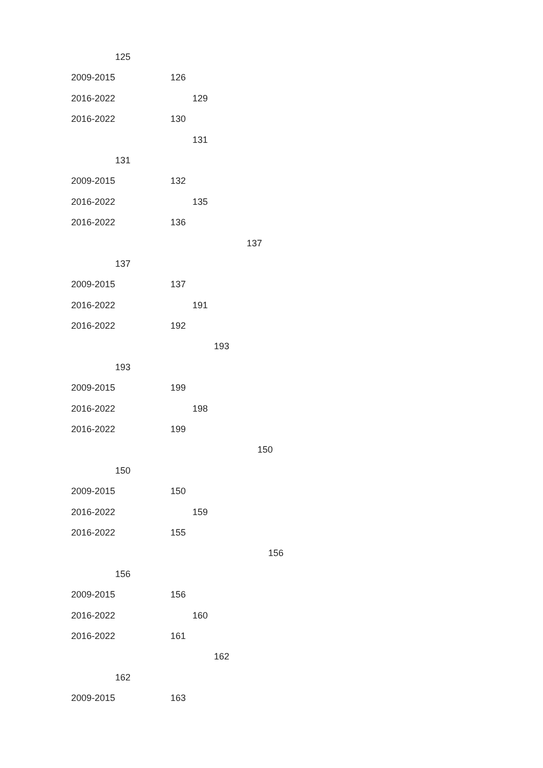125
2009-2015 126
2016-2022 129
2016-2022 130 131
131
2009-2015 132
2016-2022 135
2016-2022 136 137
137
2009-2015 137
2016-2022 191
2016-2022 192 193
193
2009-2015 199
2016-2022 198
2016-2022 199 150
150
2009-2015 150
2016-2022 159
2016-2022 155 156
156
2009-2015 156
2016-2022 160
2016-2022 161 162
162
2009-2015 163